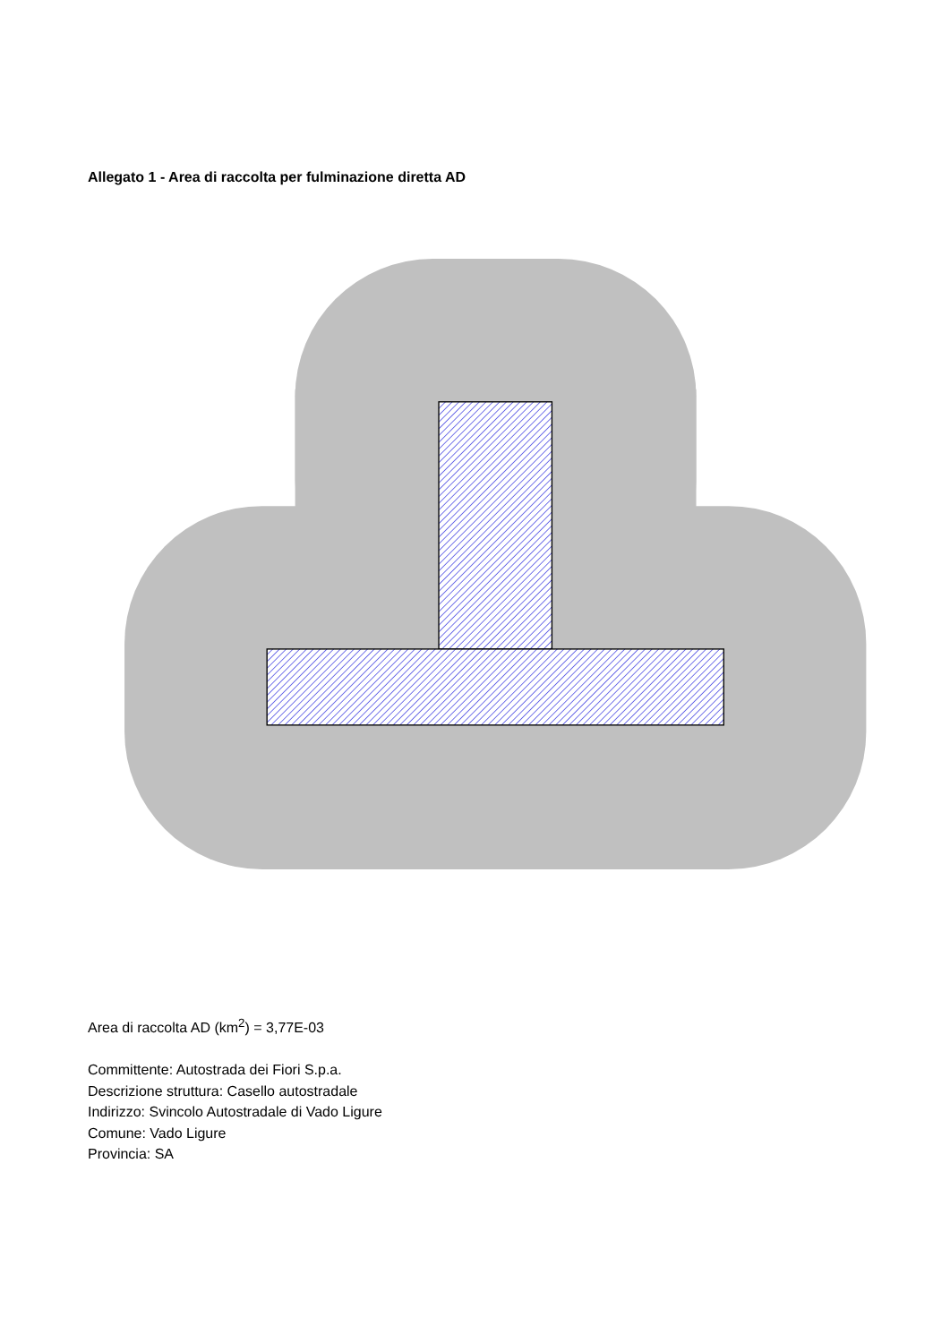Allegato 1 - Area di raccolta per fulminazione diretta AD
Area di raccolta AD (km<sup>2</sup>) = 3,77E-03
Committente: Autostrada dei Fiori S.p.a.
Descrizione struttura: Casello autostradale
Indirizzo: Svincolo Autostradale di Vado Ligure
Comune: Vado Ligure
Provincia: SA